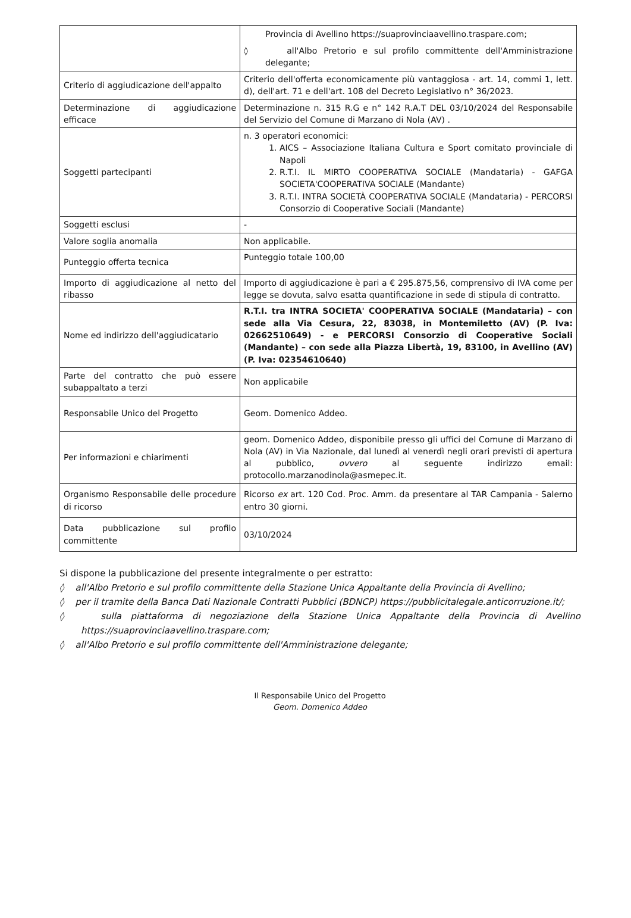| | Provincia di Avellino https://suaprovinciaavellino.traspare.com; ◊ all'Albo Pretorio e sul profilo committente dell'Amministrazione delegante; |
| Criterio di aggiudicazione dell'appalto | Criterio dell'offerta economicamente più vantaggiosa - art. 14, commi 1, lett. d), dell'art. 71 e dell'art. 108 del Decreto Legislativo n° 36/2023. |
| Determinazione di aggiudicazione efficace | Determinazione n. 315 R.G e n° 142 R.A.T DEL 03/10/2024 del Responsabile del Servizio del Comune di Marzano di Nola (AV) . |
| Soggetti partecipanti | n. 3 operatori economici: 1. AICS – Associazione Italiana Cultura e Sport comitato provinciale di Napoli 2. R.T.I. IL MIRTO COOPERATIVA SOCIALE (Mandataria) - GAFGA SOCIETA'COOPERATIVA SOCIALE (Mandante) 3. R.T.I. INTRA SOCIETÀ COOPERATIVA SOCIALE (Mandataria) - PERCORSI Consorzio di Cooperative Sociali (Mandante) |
| Soggetti esclusi | - |
| Valore soglia anomalia | Non applicabile. |
| Punteggio offerta tecnica | Punteggio totale 100,00 |
| Importo di aggiudicazione al netto del ribasso | Importo di aggiudicazione è pari a € 295.875,56, comprensivo di IVA come per legge se dovuta, salvo esatta quantificazione in sede di stipula di contratto. |
| Nome ed indirizzo dell'aggiudicatario | R.T.I. tra INTRA SOCIETA' COOPERATIVA SOCIALE (Mandataria) – con sede alla Via Cesura, 22, 83038, in Montemiletto (AV) (P. Iva: 02662510649) - e PERCORSI Consorzio di Cooperative Sociali (Mandante) – con sede alla Piazza Libertà, 19, 83100, in Avellino (AV) (P. Iva: 02354610640) |
| Parte del contratto che può essere subappaltato a terzi | Non applicabile |
| Responsabile Unico del Progetto | Geom. Domenico Addeo. |
| Per informazioni e chiarimenti | geom. Domenico Addeo, disponibile presso gli uffici del Comune di Marzano di Nola (AV) in Via Nazionale, dal lunedì al venerdì negli orari previsti di apertura al pubblico, ovvero al seguente indirizzo email: protocollo.marzanodinola@asmepec.it. |
| Organismo Responsabile delle procedure di ricorso | Ricorso ex art. 120 Cod. Proc. Amm. da presentare al TAR Campania - Salerno entro 30 giorni. |
| Data pubblicazione sul profilo committente | 03/10/2024 |
Si dispone la pubblicazione del presente integralmente o per estratto:
◊ all'Albo Pretorio e sul profilo committente della Stazione Unica Appaltante della Provincia di Avellino;
◊ per il tramite della Banca Dati Nazionale Contratti Pubblici (BDNCP) https://pubblicitalegale.anticorruzione.it/;
◊ sulla piattaforma di negoziazione della Stazione Unica Appaltante della Provincia di Avellino https://suaprovinciaavellino.traspare.com;
◊ all'Albo Pretorio e sul profilo committente dell'Amministrazione delegante;
Il Responsabile Unico del Progetto
Geom. Domenico Addeo